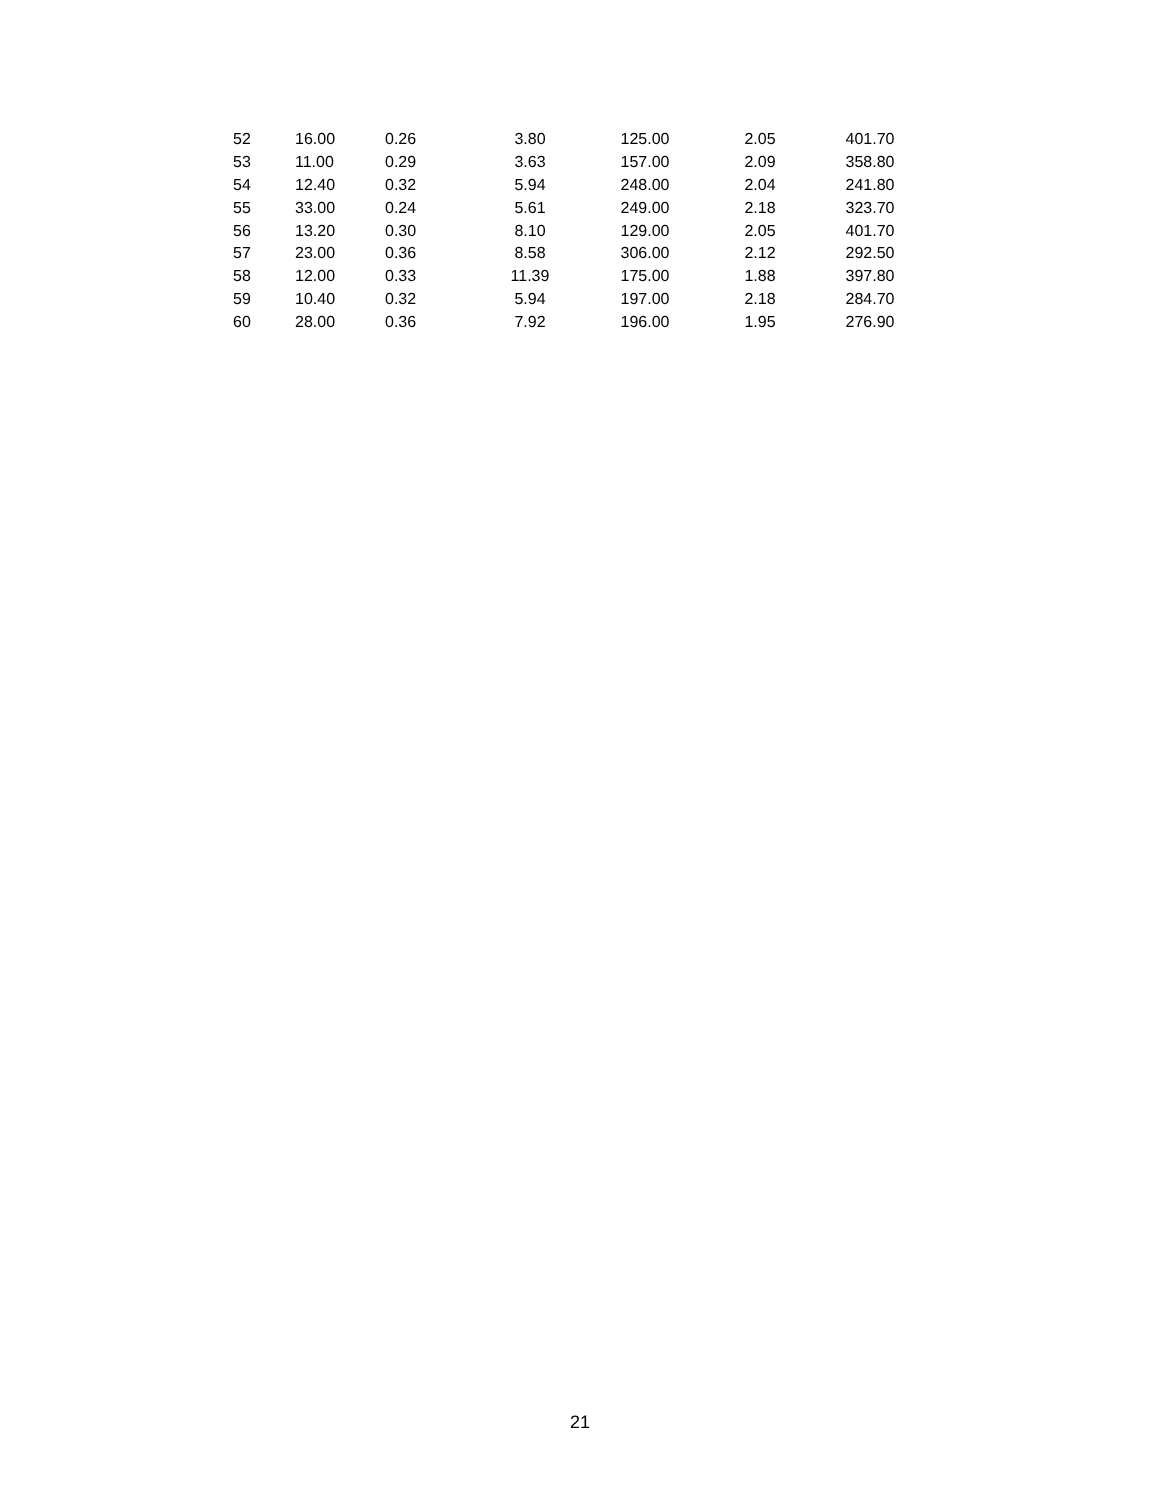| 52 | 16.00 | 0.26 | 3.80 | 125.00 | 2.05 | 401.70 |
| 53 | 11.00 | 0.29 | 3.63 | 157.00 | 2.09 | 358.80 |
| 54 | 12.40 | 0.32 | 5.94 | 248.00 | 2.04 | 241.80 |
| 55 | 33.00 | 0.24 | 5.61 | 249.00 | 2.18 | 323.70 |
| 56 | 13.20 | 0.30 | 8.10 | 129.00 | 2.05 | 401.70 |
| 57 | 23.00 | 0.36 | 8.58 | 306.00 | 2.12 | 292.50 |
| 58 | 12.00 | 0.33 | 11.39 | 175.00 | 1.88 | 397.80 |
| 59 | 10.40 | 0.32 | 5.94 | 197.00 | 2.18 | 284.70 |
| 60 | 28.00 | 0.36 | 7.92 | 196.00 | 1.95 | 276.90 |
21